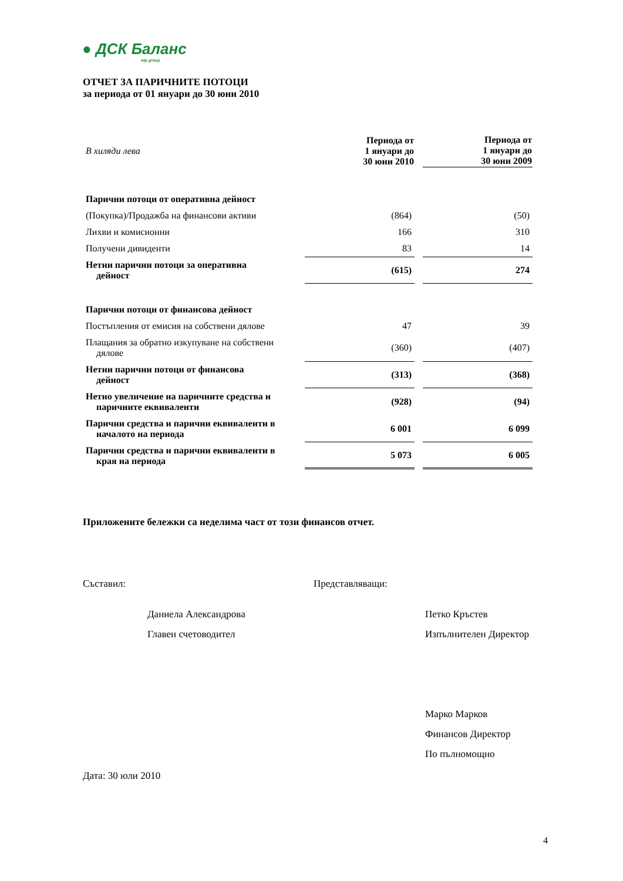● ДСК Баланс
otp group
ОТЧЕТ ЗА ПАРИЧНИТЕ ПОТОЦИ
за периода от 01 януари до 30 юни 2010
| В хиляди лева | Периода от 1 януари до 30 юни 2010 | Периода от 1 януари до 30 юни 2009 |
| Парични потоци от оперативна дейност | | |
| (Покупка)/Продажба на финансови активи | (864) | (50) |
| Лихви и комисионни | 166 | 310 |
| Получени дивиденти | 83 | 14 |
| Нетни парични потоци за оперативна дейност | (615) | 274 |
| Парични потоци от финансова дейност | | |
| Постъпления от емисия на собствени дялове | 47 | 39 |
| Плащания за обратно изкупуване на собствени дялове | (360) | (407) |
| Нетни парични потоци от финансова дейност | (313) | (368) |
| Нетно увеличение на паричните средства и паричните еквиваленти | (928) | (94) |
| Парични средства и парични еквиваленти в началото на периода | 6 001 | 6 099 |
| Парични средства и парични еквиваленти в края на периода | 5 073 | 6 005 |
Приложените бележки са неделима част от този финансов отчет.
Съставил:
Даниела Александрова
Главен счетоводител
Представляващи:
Петко Кръстев
Изпълнителен Директор
Марко Марков
Финансов Директор
По пълномощно
Дата: 30 юли 2010
4